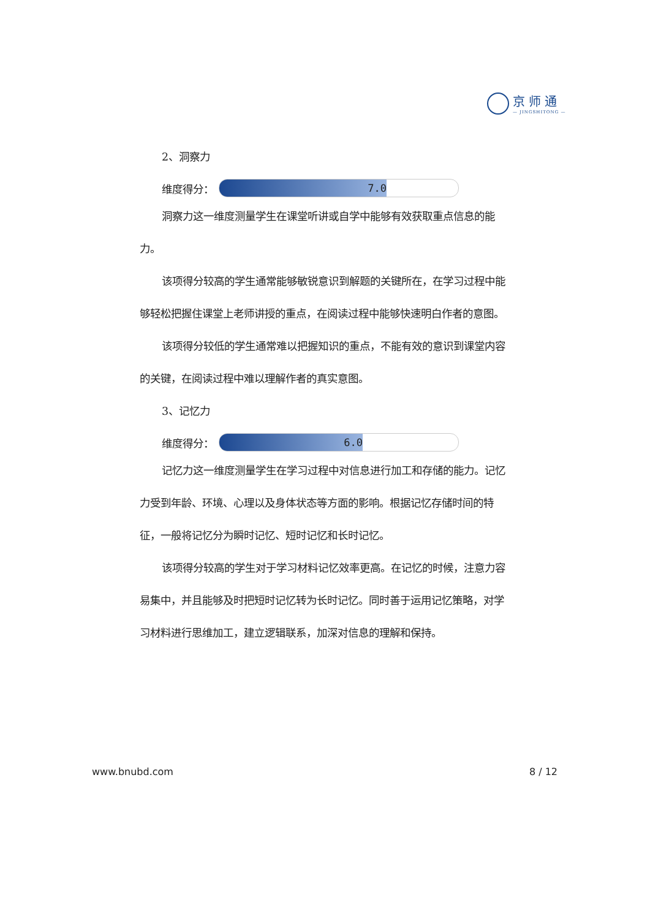京师通
— JINGSHITONG —
2、洞察力
维度得分：
7.0
洞察力这一维度测量学生在课堂听讲或自学中能够有效获取重点信息的能力。
该项得分较高的学生通常能够敏锐意识到解题的关键所在，在学习过程中能够轻松把握住课堂上老师讲授的重点，在阅读过程中能够快速明白作者的意图。
该项得分较低的学生通常难以把握知识的重点，不能有效的意识到课堂内容的关键，在阅读过程中难以理解作者的真实意图。
3、记忆力
维度得分：
6.0
记忆力这一维度测量学生在学习过程中对信息进行加工和存储的能力。记忆力受到年龄、环境、心理以及身体状态等方面的影响。根据记忆存储时间的特征，一般将记忆分为瞬时记忆、短时记忆和长时记忆。
该项得分较高的学生对于学习材料记忆效率更高。在记忆的时候，注意力容易集中，并且能够及时把短时记忆转为长时记忆。同时善于运用记忆策略，对学习材料进行思维加工，建立逻辑联系，加深对信息的理解和保持。
www.bnubd.com 8 / 12